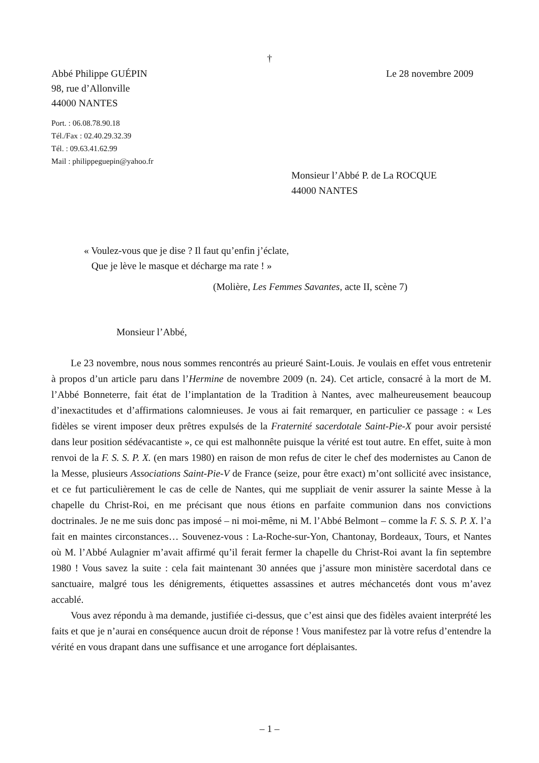†
Abbé Philippe GUÉPIN Le 28 novembre 2009
98, rue d’Allonville
44000 NANTES
Port. : 06.08.78.90.18
Tél./Fax : 02.40.29.32.39
Tél. : 09.63.41.62.99
Mail : philippeguepin@yahoo.fr
Monsieur l’Abbé P. de La ROCQUE
44000 NANTES
« Voulez-vous que je dise ? Il faut qu’enfin j’éclate,
Que je lève le masque et décharge ma rate ! »
(Molière, Les Femmes Savantes, acte II, scène 7)
Monsieur l’Abbé,
Le 23 novembre, nous nous sommes rencontrés au prieuré Saint-Louis. Je voulais en effet vous entretenir à propos d’un article paru dans l’Hermine de novembre 2009 (n. 24). Cet article, consacré à la mort de M. l’Abbé Bonneterre, fait état de l’implantation de la Tradition à Nantes, avec malheureusement beaucoup d’inexactitudes et d’affirmations calomnieuses. Je vous ai fait remarquer, en particulier ce passage : « Les fidèles se virent imposer deux prêtres expulsés de la Fraternité sacerdotale Saint-Pie-X pour avoir persisté dans leur position sédévacantiste », ce qui est malhonnête puisque la vérité est tout autre. En effet, suite à mon renvoi de la F. S. S. P. X. (en mars 1980) en raison de mon refus de citer le chef des modernistes au Canon de la Messe, plusieurs Associations Saint-Pie-V de France (seize, pour être exact) m’ont sollicité avec insistance, et ce fut particulièrement le cas de celle de Nantes, qui me suppliait de venir assurer la sainte Messe à la chapelle du Christ-Roi, en me précisant que nous étions en parfaite communion dans nos convictions doctrinales. Je ne me suis donc pas imposé – ni moi-même, ni M. l’Abbé Belmont – comme la F. S. S. P. X. l’a fait en maintes circonstances… Souvenez-vous : La-Roche-sur-Yon, Chantonay, Bordeaux, Tours, et Nantes où M. l’Abbé Aulagnier m’avait affirmé qu’il ferait fermer la chapelle du Christ-Roi avant la fin septembre 1980 ! Vous savez la suite : cela fait maintenant 30 années que j’assure mon ministère sacerdotal dans ce sanctuaire, malgré tous les dénigrements, étiquettes assassines et autres méchancetés dont vous m’avez accablé.
Vous avez répondu à ma demande, justifiée ci-dessus, que c’est ainsi que des fidèles avaient interprété les faits et que je n’aurai en conséquence aucun droit de réponse ! Vous manifestez par là votre refus d’entendre la vérité en vous drapant dans une suffisance et une arrogance fort déplaisantes.
– 1 –